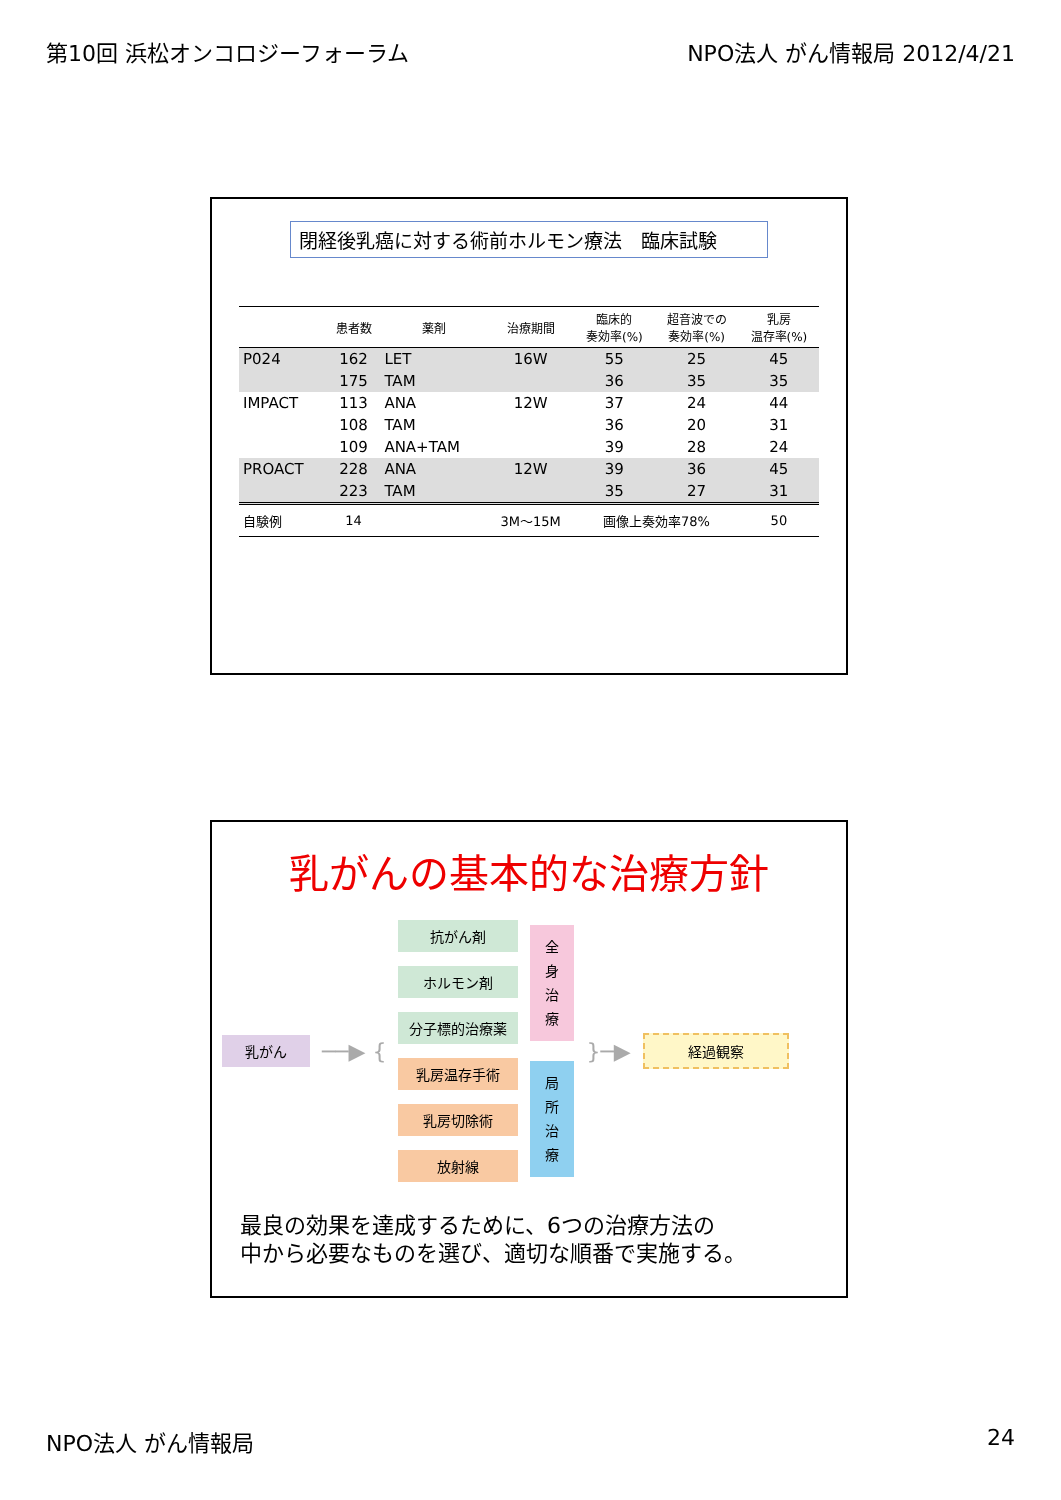第10回 浜松オンコロジーフォーラム NPO法人 がん情報局 2012/4/21
閉経後乳癌に対する術前ホルモン療法　臨床試験
| | 患者数 | 薬剤 | 治療期間 | 臨床的 奏効率(%) | 超音波での 奏効率(%) | 乳房 温存率(%) |
| --- | --- | --- | --- | --- | --- | --- |
| P024 | 162 | LET | 16W | 55 | 25 | 45 |
| | 175 | TAM | | 36 | 35 | 35 |
| IMPACT | 113 | ANA | 12W | 37 | 24 | 44 |
| | 108 | TAM | | 36 | 20 | 31 |
| | 109 | ANA+TAM | | 39 | 28 | 24 |
| PROACT | 228 | ANA | 12W | 39 | 36 | 45 |
| | 223 | TAM | | 35 | 27 | 31 |
| 自験例 | 14 | | 3M～15M | 画像上奏効率78% | | 50 |
乳がんの基本的な治療方針
乳がん
──▶ {
抗がん剤
ホルモン剤
分子標的治療薬
乳房温存手術
乳房切除術
放射線
全
身
治
療
局
所
治
療
}─▶
経過観察
最良の効果を達成するために、6つの治療方法の
中から必要なものを選び、適切な順番で実施する。
NPO法人 がん情報局 24